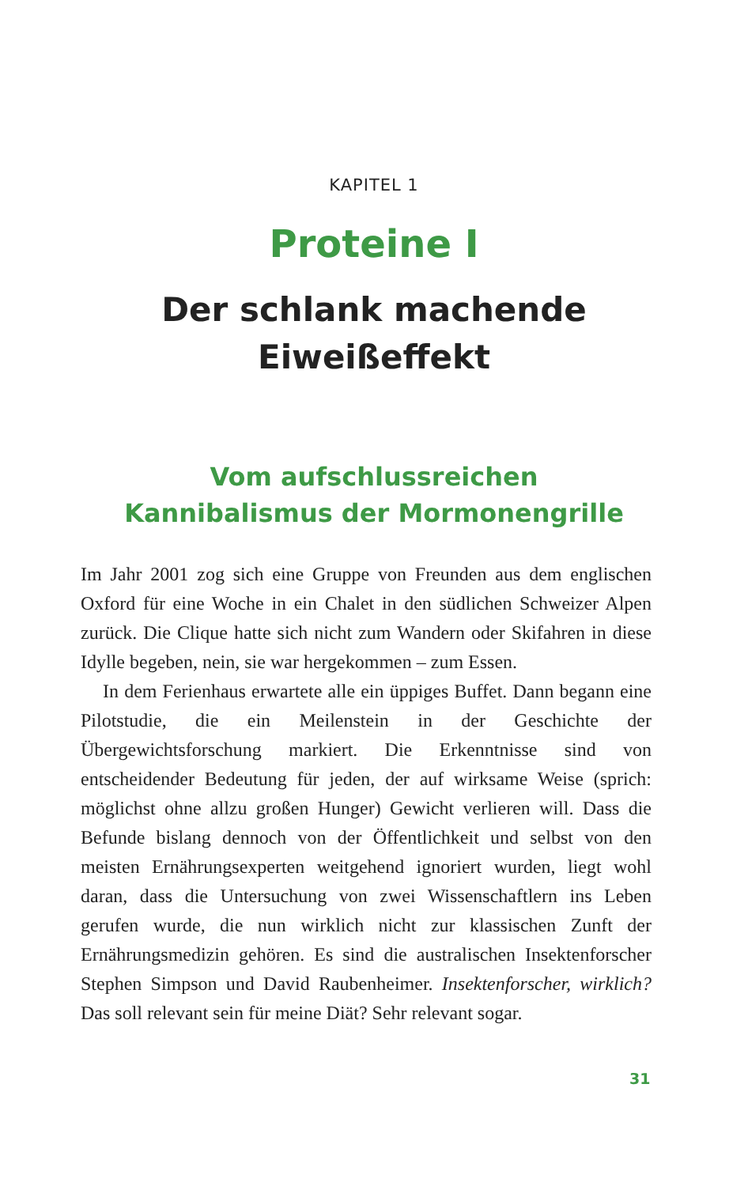KAPITEL 1
Proteine I
Der schlank machende
Eiweißeffekt
Vom aufschlussreichen
Kannibalismus der Mormonengrille
Im Jahr 2001 zog sich eine Gruppe von Freunden aus dem englischen Oxford für eine Woche in ein Chalet in den südlichen Schweizer Alpen zurück. Die Clique hatte sich nicht zum Wandern oder Skifahren in diese Idylle begeben, nein, sie war hergekommen – zum Essen.
In dem Ferienhaus erwartete alle ein üppiges Buffet. Dann begann eine Pilotstudie, die ein Meilenstein in der Geschichte der Übergewichtsforschung markiert. Die Erkenntnisse sind von entscheidender Bedeutung für jeden, der auf wirksame Weise (sprich: möglichst ohne allzu großen Hunger) Gewicht verlieren will. Dass die Befunde bislang dennoch von der Öffentlichkeit und selbst von den meisten Ernährungsexperten weitgehend ignoriert wurden, liegt wohl daran, dass die Untersuchung von zwei Wissenschaftlern ins Leben gerufen wurde, die nun wirklich nicht zur klassischen Zunft der Ernährungsmedizin gehören. Es sind die australischen Insektenforscher Stephen Simpson und David Raubenheimer. Insektenforscher, wirklich? Das soll relevant sein für meine Diät? Sehr relevant sogar.
31